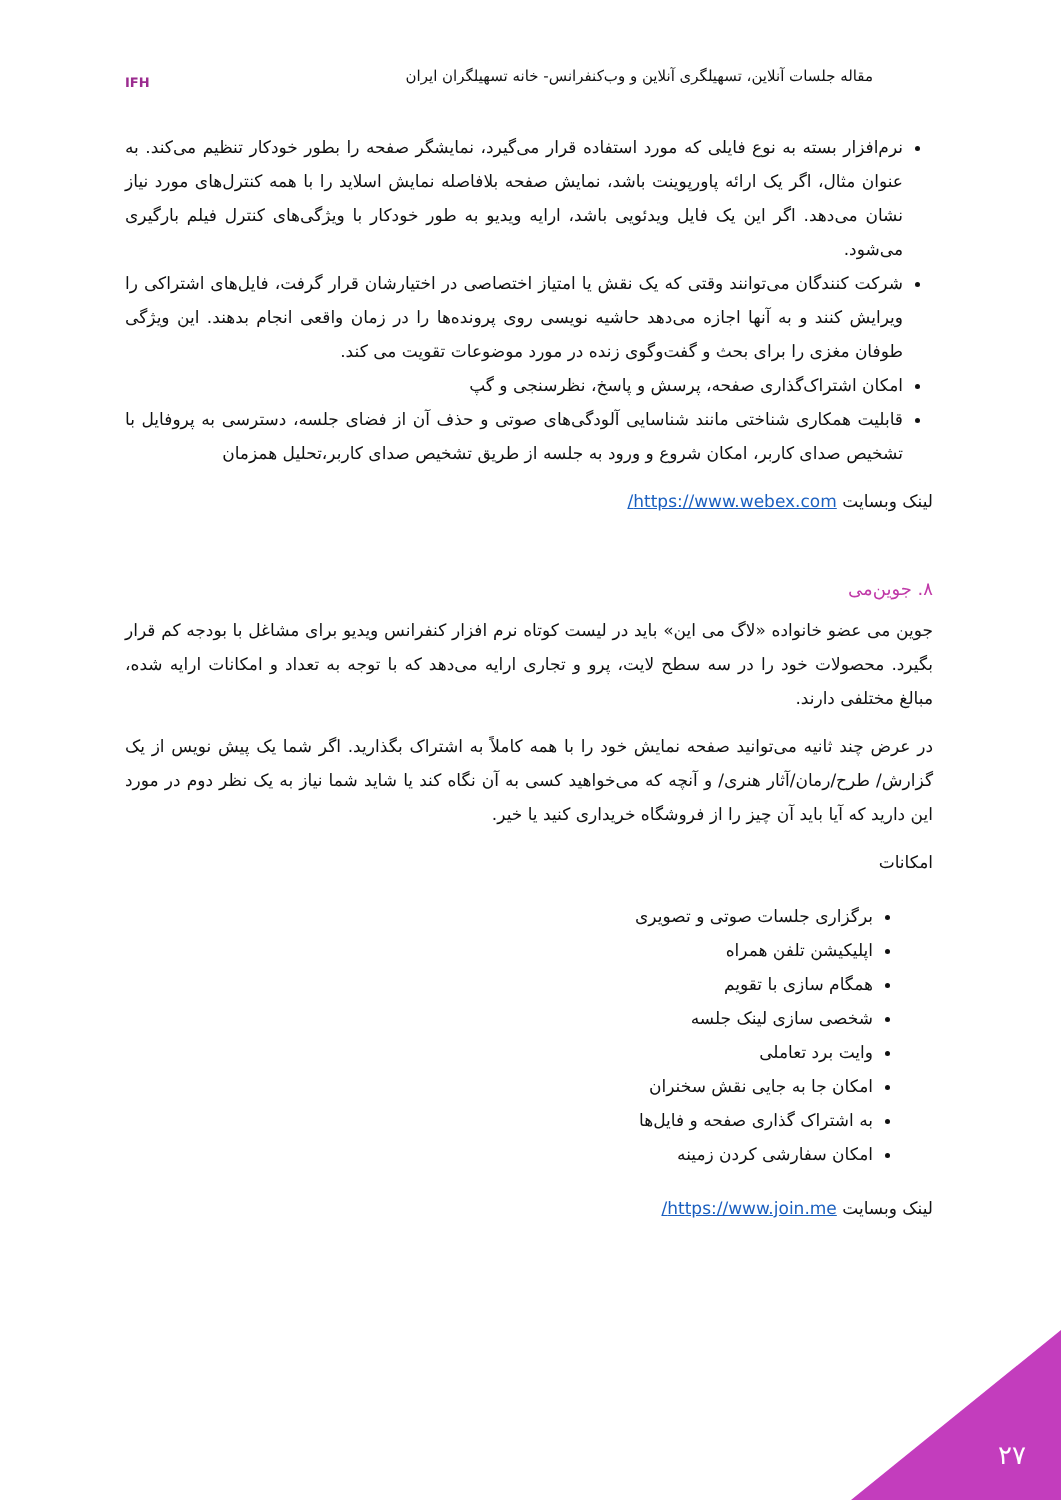مقاله جلسات آنلاین، تسهیلگری آنلاین و وب‌کنفرانس- خانه تسهیلگران ایران
IFH
نرم‌افزار بسته به نوع فایلی که مورد استفاده قرار می‌گیرد، نمایشگر صفحه را بطور خودکار تنظیم می‌کند. به عنوان مثال، اگر یک ارائه پاورپوینت باشد، نمایش صفحه بلافاصله نمایش اسلاید را با همه کنترل‌های مورد نیاز نشان می‌دهد. اگر این یک فایل ویدئویی باشد، ارایه ویدیو به طور خودکار با ویژگی‌های کنترل فیلم بارگیری می‌شود.
شرکت کنندگان می‌توانند وقتی که یک نقش یا امتیاز اختصاصی در اختیارشان قرار گرفت، فایل‌های اشتراکی را ویرایش کنند و به آنها اجازه می‌دهد حاشیه نویسی روی پرونده‌ها را در زمان واقعی انجام بدهند. این ویژگی طوفان مغزی را برای بحث و گفت‌وگوی زنده در مورد موضوعات تقویت می کند.
امکان اشتراک‌گذاری صفحه، پرسش و پاسخ، نظرسنجی و گپ
قابلیت همکاری شناختی مانند شناسایی آلودگی‌های صوتی و حذف آن از فضای جلسه، دسترسی به پروفایل با تشخیص صدای کاربر، امکان شروع و ورود به جلسه از طریق تشخیص صدای کاربر،تحلیل همزمان
لینک وبسایت https://www.webex.com/
۸. جوین‌می
جوین می عضو خانواده «لاگ می این» باید در لیست کوتاه نرم افزار کنفرانس ویدیو برای مشاغل با بودجه کم قرار بگیرد. محصولات خود را در سه سطح لایت، پرو و تجاری ارایه می‌دهد که با توجه به تعداد و امکانات ارایه شده، مبالغ مختلفی دارند.
در عرض چند ثانیه می‌توانید صفحه نمایش خود را با همه کاملاً به اشتراک بگذارید. اگر شما یک پیش نویس از یک گزارش/ طرح/رمان/آثار هنری/ و آنچه که می‌خواهید کسی به آن نگاه کند یا شاید شما نیاز به یک نظر دوم در مورد این دارید که آیا باید آن چیز را از فروشگاه خریداری کنید یا خیر.
امکانات
برگزاری جلسات صوتی و تصویری
اپلیکیشن تلفن همراه
همگام سازی با تقویم
شخصی سازی لینک جلسه
وایت برد تعاملی
امکان جا به جایی نقش سخنران
به اشتراک گذاری صفحه و فایل‌ها
امکان سفارشی کردن زمینه
لینک وبسایت https://www.join.me/
۲۷